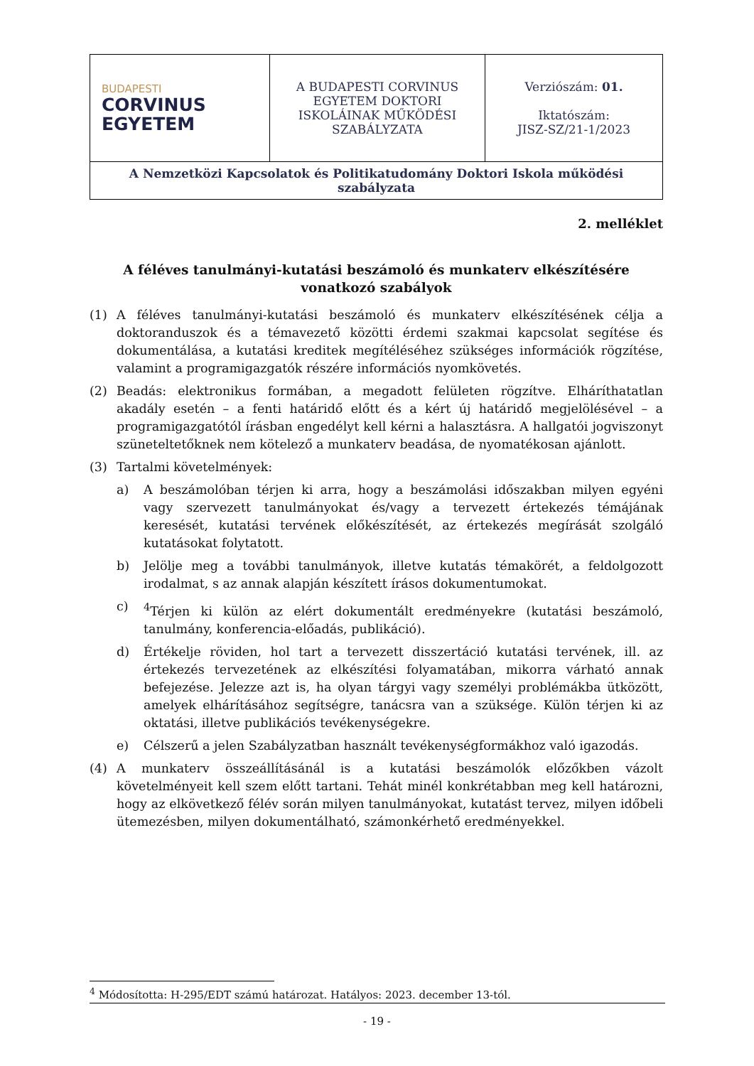| BUDAPESTI CORVINUS EGYETEM | A BUDAPESTI CORVINUS EGYETEM DOKTORI ISKOLÁINAK MŰKÖDÉSI SZABÁLYZATA | Verziószám: 01. Iktatószám: JISZ-SZ/21-1/2023 |
| A Nemzetközi Kapcsolatok és Politikatudomány Doktori Iskola működési szabályzata | | |
2. melléklet
A féléves tanulmányi-kutatási beszámoló és munkaterv elkészítésére vonatkozó szabályok
(1) A féléves tanulmányi-kutatási beszámoló és munkaterv elkészítésének célja a doktoranduszok és a témavezető közötti érdemi szakmai kapcsolat segítése és dokumentálása, a kutatási kreditek megítéléséhez szükséges információk rögzítése, valamint a programigazgatók részére információs nyomkövetés.
(2) Beadás: elektronikus formában, a megadott felületen rögzítve. Elháríthatatlan akadály esetén – a fenti határidő előtt és a kért új határidő megjelölésével – a programigazgatótól írásban engedélyt kell kérni a halasztásra. A hallgatói jogviszonyt szüneteltetőknek nem kötelező a munkaterv beadása, de nyomatékosan ajánlott.
(3) Tartalmi követelmények:
a) A beszámolóban térjen ki arra, hogy a beszámolási időszakban milyen egyéni vagy szervezett tanulmányokat és/vagy a tervezett értekezés témájának keresését, kutatási tervének előkészítését, az értekezés megírását szolgáló kutatásokat folytatott.
b) Jelölje meg a további tanulmányok, illetve kutatás témakörét, a feldolgozott irodalmat, s az annak alapján készített írásos dokumentumokat.
c) <sup>4</sup>Térjen ki külön az elért dokumentált eredményekre (kutatási beszámoló, tanulmány, konferencia-előadás, publikáció).
d) Értékelje röviden, hol tart a tervezett disszertáció kutatási tervének, ill. az értekezés tervezetének az elkészítési folyamatában, mikorra várható annak befejezése. Jelezze azt is, ha olyan tárgyi vagy személyi problémákba ütközött, amelyek elhárításához segítségre, tanácsra van a szüksége. Külön térjen ki az oktatási, illetve publikációs tevékenységekre.
e) Célszerű a jelen Szabályzatban használt tevékenységformákhoz való igazodás.
(4) A munkaterv összeállításánál is a kutatási beszámolók előzőkben vázolt követelményeit kell szem előtt tartani. Tehát minél konkrétabban meg kell határozni, hogy az elkövetkező félév során milyen tanulmányokat, kutatást tervez, milyen időbeli ütemezésben, milyen dokumentálható, számonkérhető eredményekkel.
<sup>4</sup> Módosította: H-295/EDT számú határozat. Hatályos: 2023. december 13-tól.
- 19 -